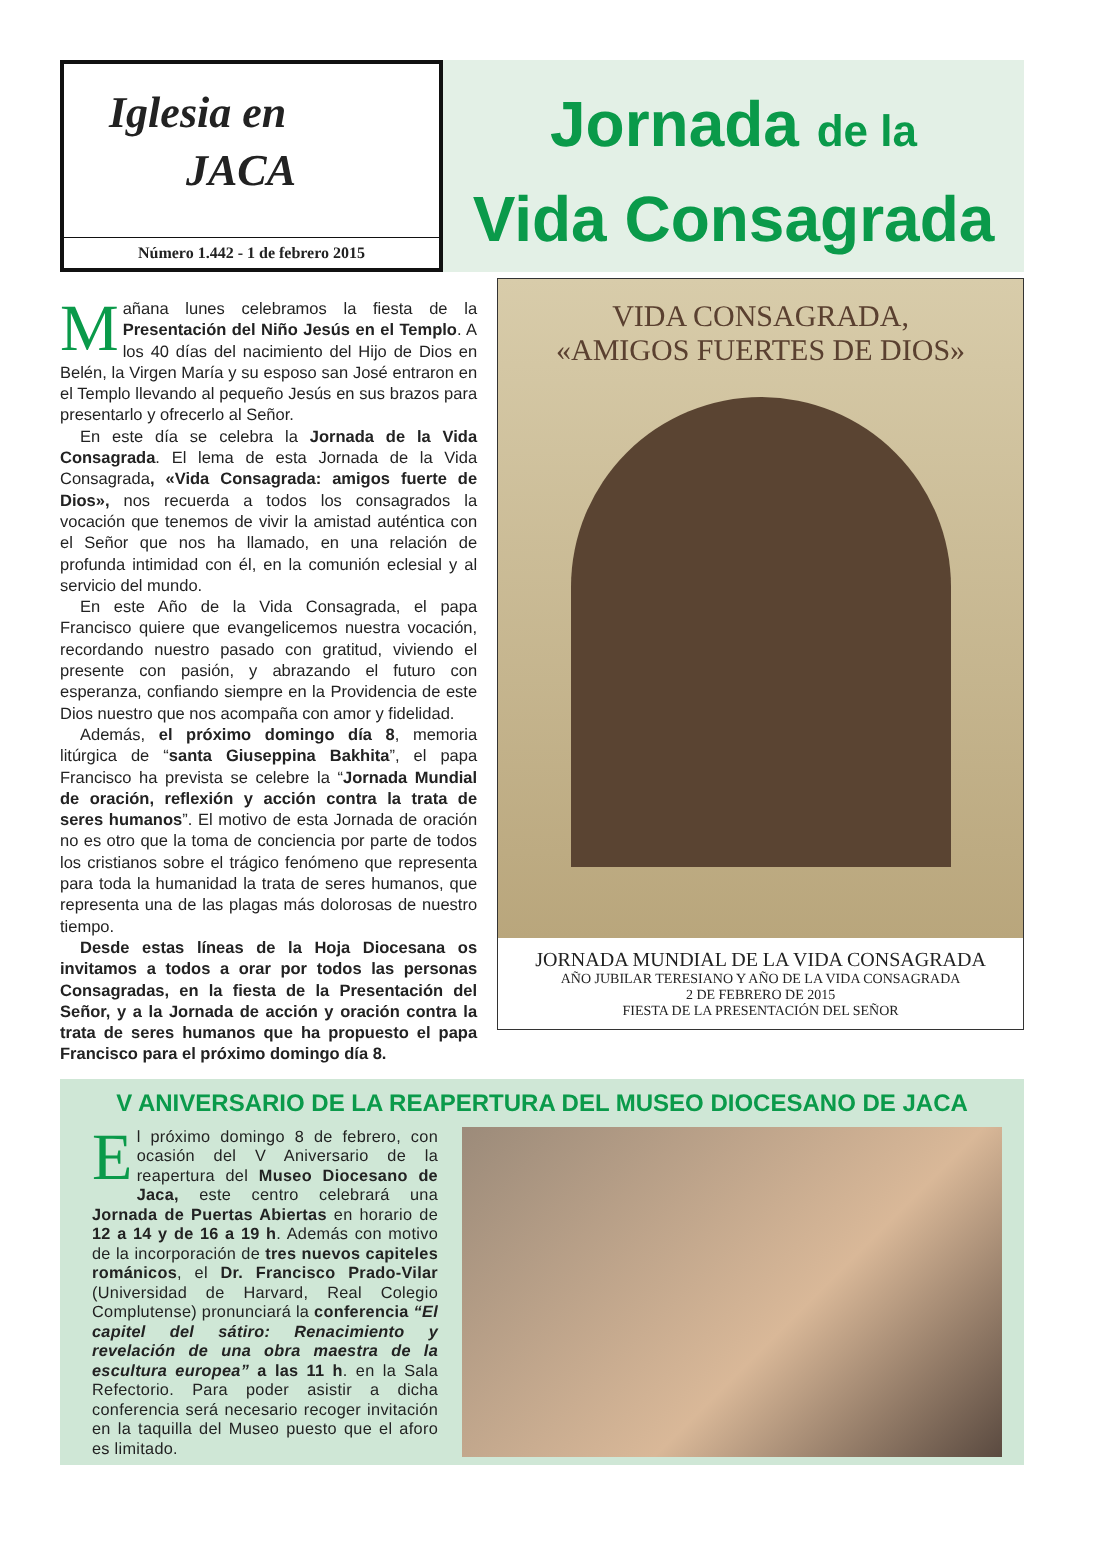Iglesia en
JACA
Número 1.442 - 1 de febrero 2015
Jornada de la
Vida Consagrada
Mañana lunes celebramos la fiesta de la Presentación del Niño Jesús en el Templo. A los 40 días del nacimiento del Hijo de Dios en Belén, la Virgen María y su esposo san José entraron en el Templo llevando al pequeño Jesús en sus brazos para presentarlo y ofrecerlo al Señor.
En este día se celebra la Jornada de la Vida Consagrada. El lema de esta Jornada de la Vida Consagrada, «Vida Consagrada: amigos fuerte de Dios», nos recuerda a todos los consagrados la vocación que tenemos de vivir la amistad auténtica con el Señor que nos ha llamado, en una relación de profunda intimidad con él, en la comunión eclesial y al servicio del mundo.
En este Año de la Vida Consagrada, el papa Francisco quiere que evangelicemos nuestra vocación, recordando nuestro pasado con gratitud, viviendo el presente con pasión, y abrazando el futuro con esperanza, confiando siempre en la Providencia de este Dios nuestro que nos acompaña con amor y fidelidad.
Además, el próximo domingo día 8, memoria litúrgica de “santa Giuseppina Bakhita”, el papa Francisco ha prevista se celebre la “Jornada Mundial de oración, reflexión y acción contra la trata de seres humanos”. El motivo de esta Jornada de oración no es otro que la toma de conciencia por parte de todos los cristianos sobre el trágico fenómeno que representa para toda la humanidad la trata de seres humanos, que representa una de las plagas más dolorosas de nuestro tiempo.
Desde estas líneas de la Hoja Diocesana os invitamos a todos a orar por todos las personas Consagradas, en la fiesta de la Presentación del Señor, y a la Jornada de acción y oración contra la trata de seres humanos que ha propuesto el papa Francisco para el próximo domingo día 8.
VIDA CONSAGRADA,
«AMIGOS FUERTES DE DIOS»
JORNADA MUNDIAL DE LA VIDA CONSAGRADA
AÑO JUBILAR TERESIANO Y AÑO DE LA VIDA CONSAGRADA
2 DE FEBRERO DE 2015
FIESTA DE LA PRESENTACIÓN DEL SEÑOR
V ANIVERSARIO DE LA REAPERTURA DEL MUSEO DIOCESANO DE JACA
El próximo domingo 8 de febrero, con ocasión del V Aniversario de la reapertura del Museo Diocesano de Jaca, este centro celebrará una Jornada de Puertas Abiertas en horario de 12 a 14 y de 16 a 19 h. Además con motivo de la incorporación de tres nuevos capiteles románicos, el Dr. Francisco Prado-Vilar (Universidad de Harvard, Real Colegio Complutense) pronunciará la conferencia “El capitel del sátiro: Renacimiento y revelación de una obra maestra de la escultura europea” a las 11 h. en la Sala Refectorio. Para poder asistir a dicha conferencia será necesario recoger invitación en la taquilla del Museo puesto que el aforo es limitado.